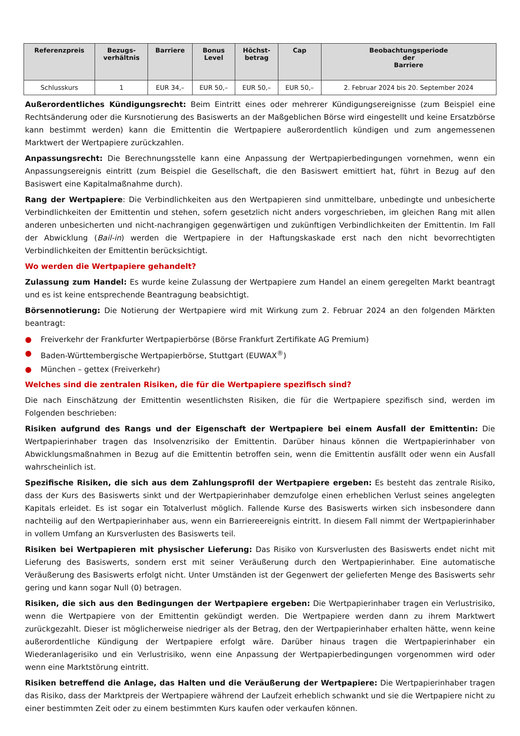| Referenzpreis | Bezugs- verhältnis | Barriere | Bonus Level | Höchst- betrag | Cap | Beobachtungsperiode der Barriere |
| --- | --- | --- | --- | --- | --- | --- |
| Schlusskurs | 1 | EUR 34,– | EUR 50,– | EUR 50,– | EUR 50,– | 2. Februar 2024 bis 20. September 2024 |
Außerordentliches Kündigungsrecht: Beim Eintritt eines oder mehrerer Kündigungsereignisse (zum Beispiel eine Rechtsänderung oder die Kursnotierung des Basiswerts an der Maßgeblichen Börse wird eingestellt und keine Ersatzbörse kann bestimmt werden) kann die Emittentin die Wertpapiere außerordentlich kündigen und zum angemessenen Marktwert der Wertpapiere zurückzahlen.
Anpassungsrecht: Die Berechnungsstelle kann eine Anpassung der Wertpapierbedingungen vornehmen, wenn ein Anpassungsereignis eintritt (zum Beispiel die Gesellschaft, die den Basiswert emittiert hat, führt in Bezug auf den Basiswert eine Kapitalmaßnahme durch).
Rang der Wertpapiere: Die Verbindlichkeiten aus den Wertpapieren sind unmittelbare, unbedingte und unbesicherte Verbindlichkeiten der Emittentin und stehen, sofern gesetzlich nicht anders vorgeschrieben, im gleichen Rang mit allen anderen unbesicherten und nicht-nachrangigen gegenwärtigen und zukünftigen Verbindlichkeiten der Emittentin. Im Fall der Abwicklung (Bail-in) werden die Wertpapiere in der Haftungskaskade erst nach den nicht bevorrechtigten Verbindlichkeiten der Emittentin berücksichtigt.
Wo werden die Wertpapiere gehandelt?
Zulassung zum Handel: Es wurde keine Zulassung der Wertpapiere zum Handel an einem geregelten Markt beantragt und es ist keine entsprechende Beantragung beabsichtigt.
Börsennotierung: Die Notierung der Wertpapiere wird mit Wirkung zum 2. Februar 2024 an den folgenden Märkten beantragt:
● Freiverkehr der Frankfurter Wertpapierbörse (Börse Frankfurt Zertifikate AG Premium)
● Baden-Württembergische Wertpapierbörse, Stuttgart (EUWAX<sup>®</sup>)
● München – gettex (Freiverkehr)
Welches sind die zentralen Risiken, die für die Wertpapiere spezifisch sind?
Die nach Einschätzung der Emittentin wesentlichsten Risiken, die für die Wertpapiere spezifisch sind, werden im Folgenden beschrieben:
Risiken aufgrund des Rangs und der Eigenschaft der Wertpapiere bei einem Ausfall der Emittentin: Die Wertpapierinhaber tragen das Insolvenzrisiko der Emittentin. Darüber hinaus können die Wertpapierinhaber von Abwicklungsmaßnahmen in Bezug auf die Emittentin betroffen sein, wenn die Emittentin ausfällt oder wenn ein Ausfall wahrscheinlich ist.
Spezifische Risiken, die sich aus dem Zahlungsprofil der Wertpapiere ergeben: Es besteht das zentrale Risiko, dass der Kurs des Basiswerts sinkt und der Wertpapierinhaber demzufolge einen erheblichen Verlust seines angelegten Kapitals erleidet. Es ist sogar ein Totalverlust möglich. Fallende Kurse des Basiswerts wirken sich insbesondere dann nachteilig auf den Wertpapierinhaber aus, wenn ein Barriereereignis eintritt. In diesem Fall nimmt der Wertpapierinhaber in vollem Umfang an Kursverlusten des Basiswerts teil.
Risiken bei Wertpapieren mit physischer Lieferung: Das Risiko von Kursverlusten des Basiswerts endet nicht mit Lieferung des Basiswerts, sondern erst mit seiner Veräußerung durch den Wertpapierinhaber. Eine automatische Veräußerung des Basiswerts erfolgt nicht. Unter Umständen ist der Gegenwert der gelieferten Menge des Basiswerts sehr gering und kann sogar Null (0) betragen.
Risiken, die sich aus den Bedingungen der Wertpapiere ergeben: Die Wertpapierinhaber tragen ein Verlustrisiko, wenn die Wertpapiere von der Emittentin gekündigt werden. Die Wertpapiere werden dann zu ihrem Marktwert zurückgezahlt. Dieser ist möglicherweise niedriger als der Betrag, den der Wertpapierinhaber erhalten hätte, wenn keine außerordentliche Kündigung der Wertpapiere erfolgt wäre. Darüber hinaus tragen die Wertpapierinhaber ein Wiederanlagerisiko und ein Verlustrisiko, wenn eine Anpassung der Wertpapierbedingungen vorgenommen wird oder wenn eine Marktstörung eintritt.
Risiken betreffend die Anlage, das Halten und die Veräußerung der Wertpapiere: Die Wertpapierinhaber tragen das Risiko, dass der Marktpreis der Wertpapiere während der Laufzeit erheblich schwankt und sie die Wertpapiere nicht zu einer bestimmten Zeit oder zu einem bestimmten Kurs kaufen oder verkaufen können.